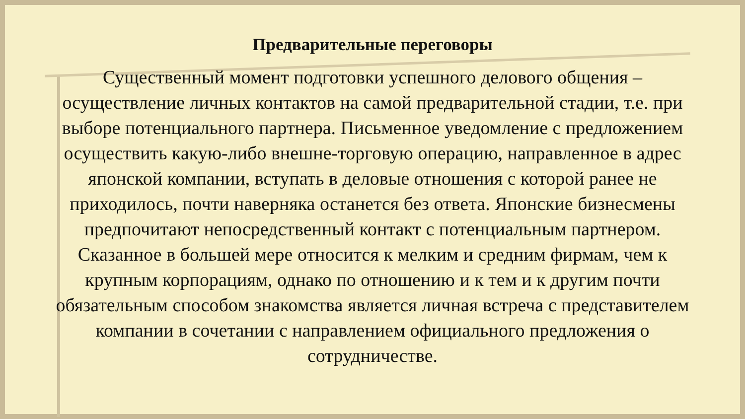Предварительные переговоры
Существенный момент подготовки успешного делового общения – осуществление личных контактов на самой предварительной стадии, т.е. при выборе потенциального партнера. Письменное уведомление с предложением осуществить какую-либо внешне-торговую операцию, направленное в адрес японской компании, вступать в деловые отношения с которой ранее не приходилось, почти наверняка останется без ответа. Японские бизнесмены предпочитают непосредственный контакт с потенциальным партнером. Сказанное в большей мере относится к мелким и средним фирмам, чем к крупным корпорациям, однако по отношению и к тем и к другим почти обязательным способом знакомства является личная встреча с представителем компании в сочетании с направлением официального предложения о сотрудничестве.